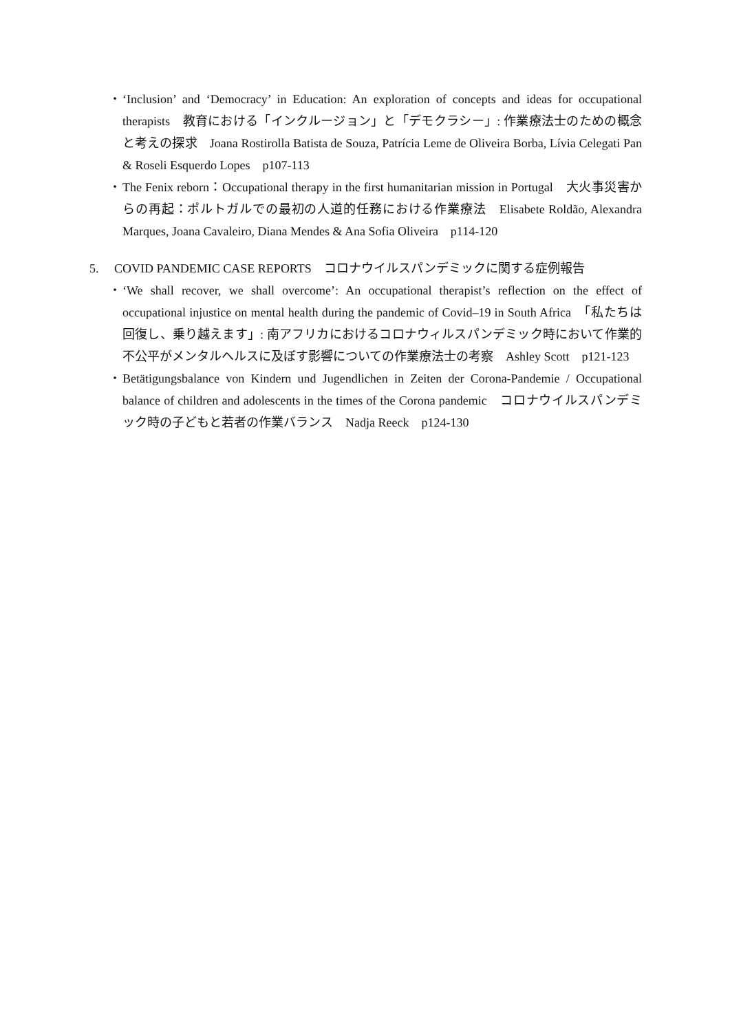・ ‘Inclusion’ and ‘Democracy’ in Education: An exploration of concepts and ideas for occupational therapists　教育における「インクルージョン」と「デモクラシー」: 作業療法士のための概念と考えの探求　Joana Rostirolla Batista de Souza, Patrícia Leme de Oliveira Borba, Lívia Celegati Pan & Roseli Esquerdo Lopes　p107-113
・ The Fenix reborn：Occupational therapy in the first humanitarian mission in Portugal　大火事災害からの再起：ポルトガルでの最初の人道的任務における作業療法　Elisabete Roldão, Alexandra Marques, Joana Cavaleiro, Diana Mendes & Ana Sofia Oliveira　p114-120
5. COVID PANDEMIC CASE REPORTS　コロナウイルスパンデミックに関する症例報告
・ ‘We shall recover, we shall overcome’: An occupational therapist’s reflection on the effect of occupational injustice on mental health during the pandemic of Covid–19 in South Africa　「私たちは回復し、乗り越えます」: 南アフリカにおけるコロナウィルスパンデミック時において作業的不公平がメンタルヘルスに及ぼす影響についての作業療法士の考察　Ashley Scott　p121-123
・ Betätigungsbalance von Kindern und Jugendlichen in Zeiten der Corona-Pandemie / Occupational balance of children and adolescents in the times of the Corona pandemic　コロナウイルスパンデミック時の子どもと若者の作業バランス　Nadja Reeck　p124-130